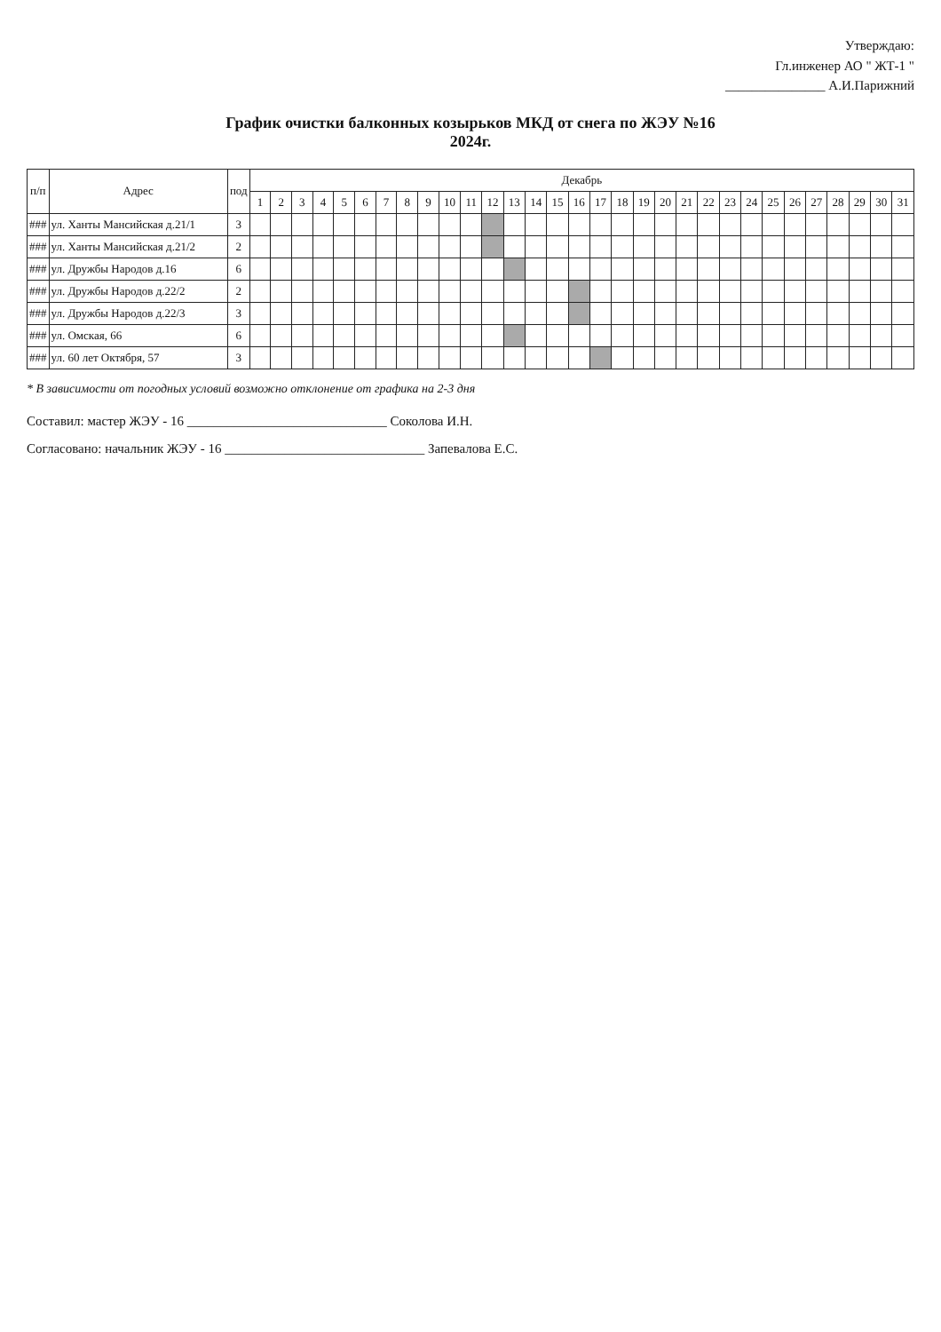Утверждаю:
Гл.инженер АО " ЖТ-1 "
_______________ А.И.Парижний
График очистки балконных козырьков МКД от снега по ЖЭУ №16
2024г.
| п/п | Адрес | под | Декабрь | | | | | | | | | | | | | | | | | | | | | | | | | | | | | | |
| --- | --- | --- | --- | --- | --- | --- | --- | --- | --- | --- | --- | --- | --- | --- | --- | --- | --- | --- | --- | --- | --- | --- | --- | --- | --- | --- | --- | --- | --- | --- | --- | --- | --- |
| | | | 1 | 2 | 3 | 4 | 5 | 6 | 7 | 8 | 9 | 10 | 11 | 12 | 13 | 14 | 15 | 16 | 17 | 18 | 19 | 20 | 21 | 22 | 23 | 24 | 25 | 26 | 27 | 28 | 29 | 30 | 31 |
| ### | ул. Ханты Мансийская д.21/1 | 3 | | | | | | | | | | | | | | | | | | | | | | | | | | | | | | | |
| ### | ул. Ханты Мансийская д.21/2 | 2 | | | | | | | | | | | | | | | | | | | | | | | | | | | | | | | |
| ### | ул. Дружбы Народов д.16 | 6 | | | | | | | | | | | | | | | | | | | | | | | | | | | | | | | |
| ### | ул. Дружбы Народов д.22/2 | 2 | | | | | | | | | | | | | | | | | | | | | | | | | | | | | | | |
| ### | ул. Дружбы Народов д.22/3 | 3 | | | | | | | | | | | | | | | | | | | | | | | | | | | | | | | |
| ### | ул. Омская, 66 | 6 | | | | | | | | | | | | | | | | | | | | | | | | | | | | | | | |
| ### | ул. 60 лет Октября, 57 | 3 | | | | | | | | | | | | | | | | | | | | | | | | | | | | | | | |
* В зависимости от погодных условий возможно отклонение от графика на 2-3 дня
Составил: мастер ЖЭУ - 16 ______________________________ Соколова И.Н.
Согласовано: начальник ЖЭУ - 16 ______________________________ Запевалова Е.С.